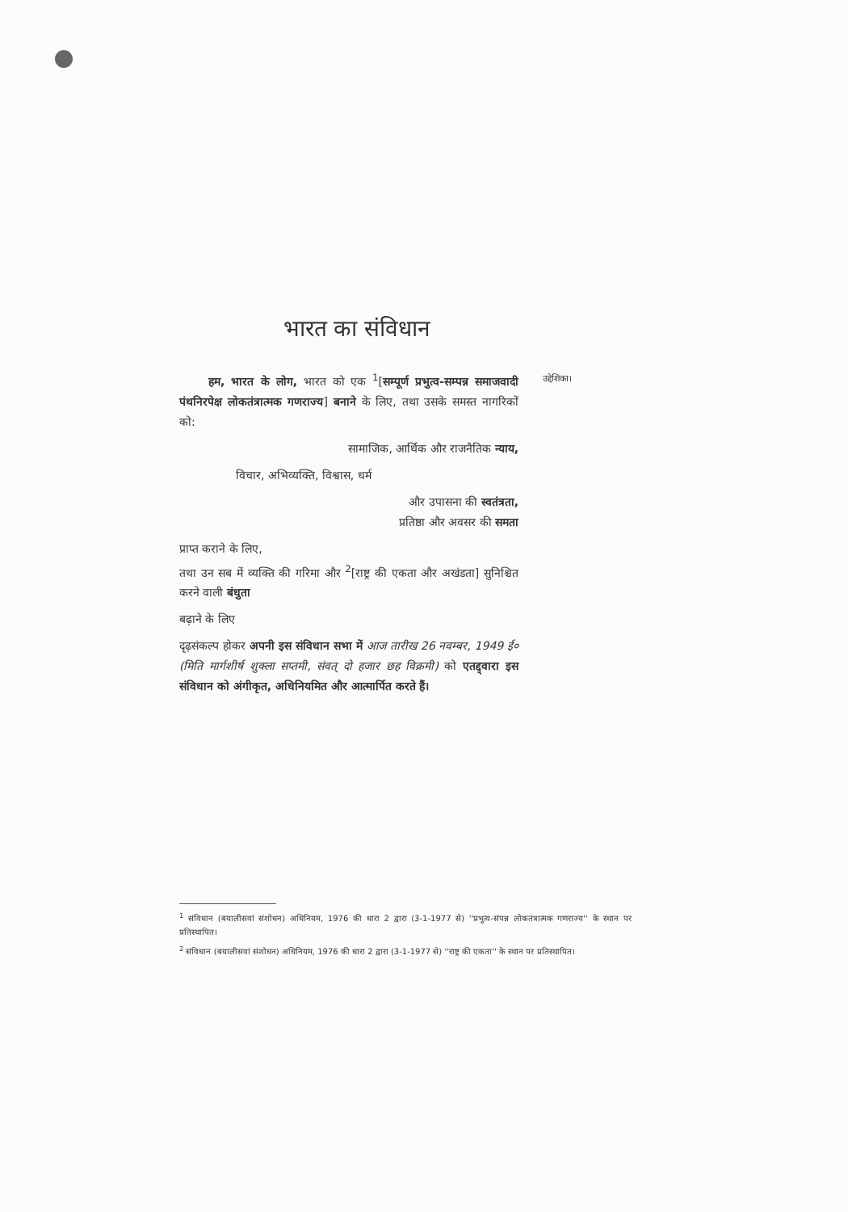भारत का संविधान
हम, भारत के लोग, भारत को एक <sup>1</sup>[सम्पूर्ण प्रभुत्व-सम्पन्न समाजवादी पंथनिरपेक्ष लोकतंत्रात्मक गणराज्य] बनाने के लिए, तथा उसके समस्त नागरिकों को:
सामाजिक, आर्थिक और राजनैतिक न्याय,
विचार, अभिव्यक्ति, विश्वास, धर्म
और उपासना की स्वतंत्रता,
प्रतिष्ठा और अवसर की समता
प्राप्त कराने के लिए,
तथा उन सब में व्यक्ति की गरिमा और <sup>2</sup>[राष्ट्र की एकता और अखंडता] सुनिश्चित करने वाली बंधुता
बढ़ाने के लिए
दृढ़संकल्प होकर अपनी इस संविधान सभा में आज तारीख 26 नवम्बर, 1949 ई० (मिति मार्गशीर्ष शुक्ला सप्तमी, संवत् दो हजार छह विक्रमी) को एतद्द्वारा इस संविधान को अंगीकृत, अधिनियमित और आत्मार्पित करते हैं।
उद्देशिका।
<sup>1</sup> संविधान (बयालीसवां संशोधन) अधिनियम, 1976 की धारा 2 द्वारा (3-1-1977 से) ''प्रभुत्व-संपन्न लोकतंत्रात्मक गणराज्य'' के स्थान पर प्रतिस्थापित।
<sup>2</sup> संविधान (बयालीसवां संशोधन) अधिनियम, 1976 की धारा 2 द्वारा (3-1-1977 से) ''राष्ट्र की एकता'' के स्थान पर प्रतिस्थापित।